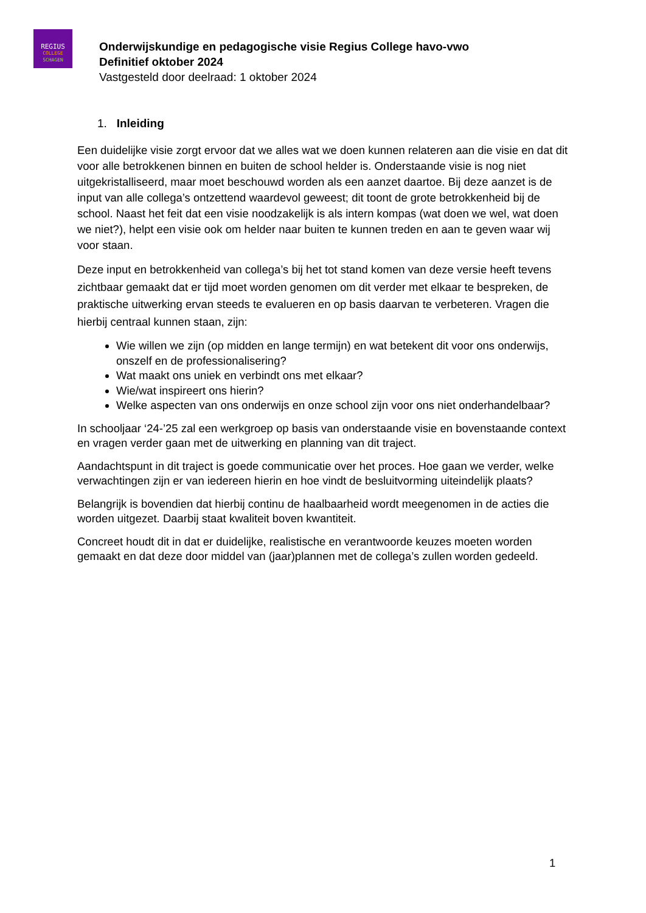REGIUS
COLLEGE
SCHAGEN
Onderwijskundige en pedagogische visie Regius College havo-vwo
Definitief oktober 2024
Vastgesteld door deelraad: 1 oktober 2024
1. Inleiding
Een duidelijke visie zorgt ervoor dat we alles wat we doen kunnen relateren aan die visie en dat dit voor alle betrokkenen binnen en buiten de school helder is. Onderstaande visie is nog niet uitgekristalliseerd, maar moet beschouwd worden als een aanzet daartoe. Bij deze aanzet is de input van alle collega’s ontzettend waardevol geweest; dit toont de grote betrokkenheid bij de school. Naast het feit dat een visie noodzakelijk is als intern kompas (wat doen we wel, wat doen we niet?), helpt een visie ook om helder naar buiten te kunnen treden en aan te geven waar wij voor staan.
Deze input en betrokkenheid van collega’s bij het tot stand komen van deze versie heeft tevens zichtbaar gemaakt dat er tijd moet worden genomen om dit verder met elkaar te bespreken, de praktische uitwerking ervan steeds te evalueren en op basis daarvan te verbeteren. Vragen die hierbij centraal kunnen staan, zijn:
Wie willen we zijn (op midden en lange termijn) en wat betekent dit voor ons onderwijs, onszelf en de professionalisering?
Wat maakt ons uniek en verbindt ons met elkaar?
Wie/wat inspireert ons hierin?
Welke aspecten van ons onderwijs en onze school zijn voor ons niet onderhandelbaar?
In schooljaar ‘24-’25 zal een werkgroep op basis van onderstaande visie en bovenstaande context en vragen verder gaan met de uitwerking en planning van dit traject.
Aandachtspunt in dit traject is goede communicatie over het proces. Hoe gaan we verder, welke verwachtingen zijn er van iedereen hierin en hoe vindt de besluitvorming uiteindelijk plaats?
Belangrijk is bovendien dat hierbij continu de haalbaarheid wordt meegenomen in de acties die worden uitgezet. Daarbij staat kwaliteit boven kwantiteit.
Concreet houdt dit in dat er duidelijke, realistische en verantwoorde keuzes moeten worden gemaakt en dat deze door middel van (jaar)plannen met de collega’s zullen worden gedeeld.
1